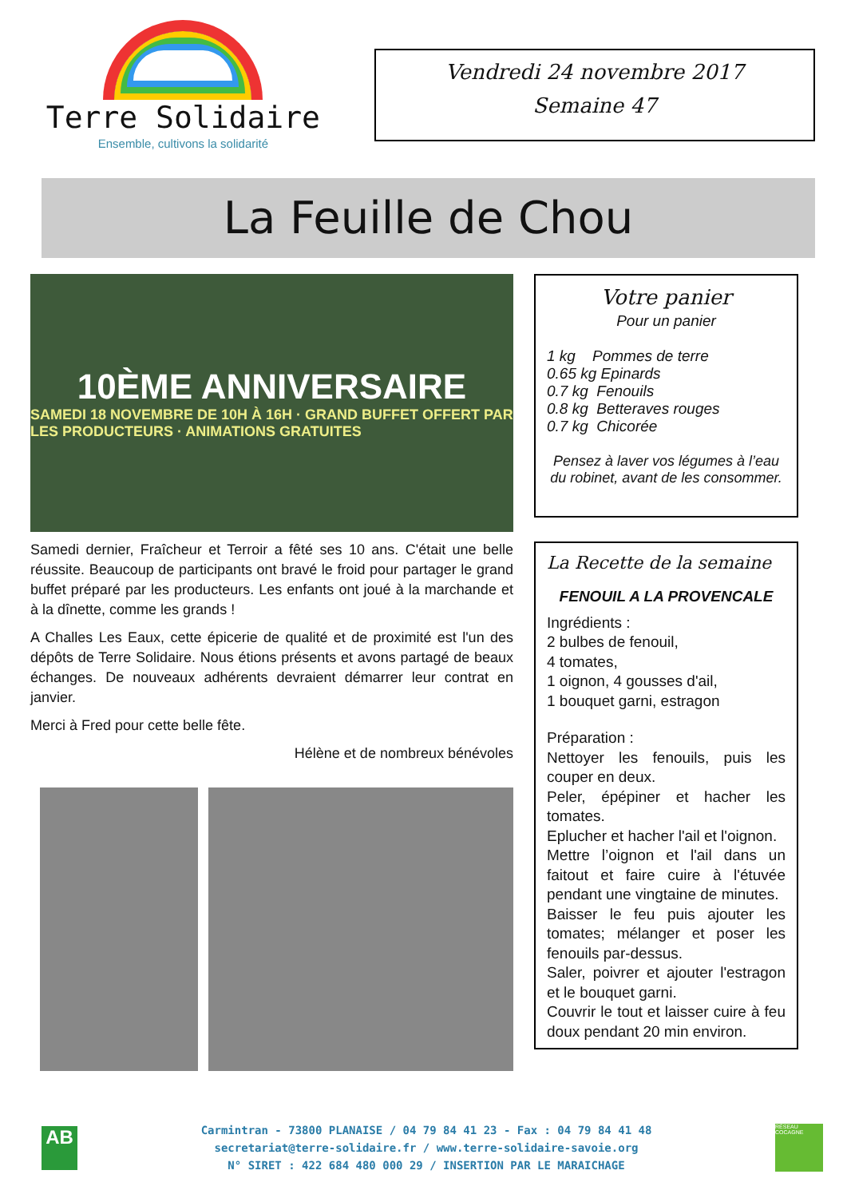Terre Solidaire
Ensemble, cultivons la solidarité
Vendredi 24 novembre 2017
Semaine 47
La Feuille de Chou
10ÈME ANNIVERSAIRE
SAMEDI 18 NOVEMBRE DE 10H À 16H · GRAND BUFFET OFFERT PAR LES PRODUCTEURS · ANIMATIONS GRATUITES
Samedi dernier, Fraîcheur et Terroir a fêté ses 10 ans. C'était une belle réussite. Beaucoup de participants ont bravé le froid pour partager le grand buffet préparé par les producteurs. Les enfants ont joué à la marchande et à la dînette, comme les grands !
A Challes Les Eaux, cette épicerie de qualité et de proximité est l'un des dépôts de Terre Solidaire. Nous étions présents et avons partagé de beaux échanges. De nouveaux adhérents devraient démarrer leur contrat en janvier.
Merci à Fred pour cette belle fête.
Hélène et de nombreux bénévoles
Votre panier
Pour un panier
1 kg Pommes de terre
0.65 kg Epinards
0.7 kg Fenouils
0.8 kg Betteraves rouges
0.7 kg Chicorée
Pensez à laver vos légumes à l’eau du robinet, avant de les consommer.
La Recette de la semaine
FENOUIL A LA PROVENCALE
Ingrédients :
2 bulbes de fenouil,
4 tomates,
1 oignon, 4 gousses d'ail,
1 bouquet garni, estragon
Préparation :
Nettoyer les fenouils, puis les couper en deux.
Peler, épépiner et hacher les tomates.
Eplucher et hacher l'ail et l'oignon.
Mettre l’oignon et l'ail dans un faitout et faire cuire à l'étuvée pendant une vingtaine de minutes.
Baisser le feu puis ajouter les tomates; mélanger et poser les fenouils par-dessus.
Saler, poivrer et ajouter l'estragon et le bouquet garni.
Couvrir le tout et laisser cuire à feu doux pendant 20 min environ.
AB
Carmintran - 73800 PLANAISE / 04 79 84 41 23 - Fax : 04 79 84 41 48
secretariat@terre-solidaire.fr / www.terre-solidaire-savoie.org
N° SIRET : 422 684 480 000 29 / INSERTION PAR LE MARAICHAGE
RÉSEAU COCAGNE